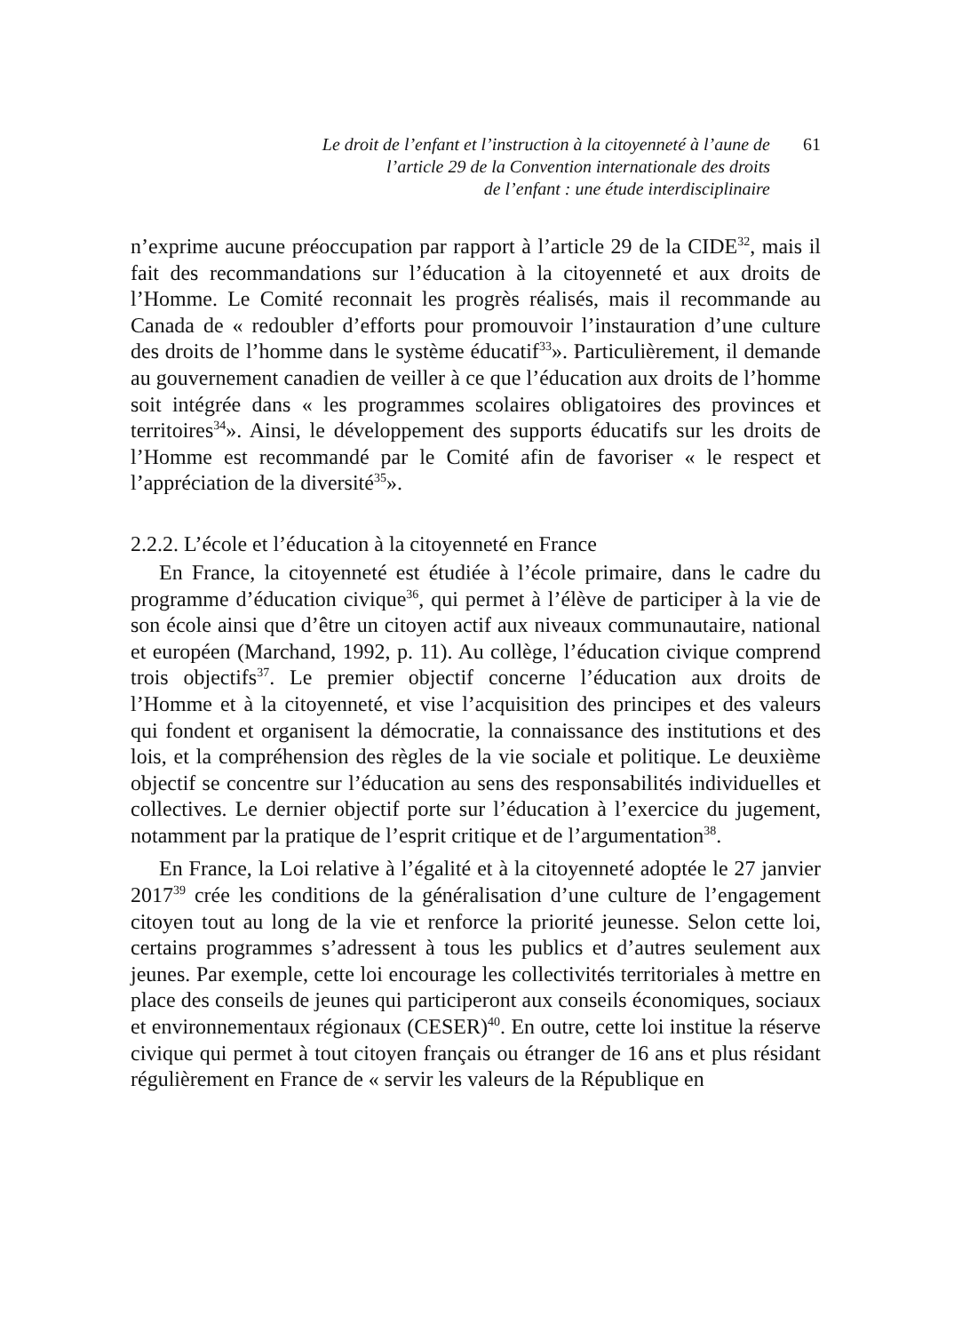Le droit de l’enfant et l’instruction à la citoyenneté à l’aune de
l’article 29 de la Convention internationale des droits
de l’enfant : une étude interdisciplinaire
61
n’exprime aucune préoccupation par rapport à l’article 29 de la CIDE<sup>32</sup>, mais il fait des recommandations sur l’éducation à la citoyenneté et aux droits de l’Homme. Le Comité reconnait les progrès réalisés, mais il recommande au Canada de « redoubler d’efforts pour promouvoir l’instauration d’une culture des droits de l’homme dans le système éducatif<sup>33</sup>». Particulièrement, il demande au gouvernement canadien de veiller à ce que l’éducation aux droits de l’homme soit intégrée dans « les programmes scolaires obligatoires des provinces et territoires<sup>34</sup>». Ainsi, le développement des supports éducatifs sur les droits de l’Homme est recommandé par le Comité afin de favoriser « le respect et l’appréciation de la diversité<sup>35</sup>».
2.2.2. L’école et l’éducation à la citoyenneté en France
En France, la citoyenneté est étudiée à l’école primaire, dans le cadre du programme d’éducation civique<sup>36</sup>, qui permet à l’élève de participer à la vie de son école ainsi que d’être un citoyen actif aux niveaux communautaire, national et européen (Marchand, 1992, p. 11). Au collège, l’éducation civique comprend trois objectifs<sup>37</sup>. Le premier objectif concerne l’éducation aux droits de l’Homme et à la citoyenneté, et vise l’acquisition des principes et des valeurs qui fondent et organisent la démocratie, la connaissance des institutions et des lois, et la compréhension des règles de la vie sociale et politique. Le deuxième objectif se concentre sur l’éducation au sens des responsabilités individuelles et collectives. Le dernier objectif porte sur l’éducation à l’exercice du jugement, notamment par la pratique de l’esprit critique et de l’argumentation<sup>38</sup>.
En France, la Loi relative à l’égalité et à la citoyenneté adoptée le 27 janvier 2017<sup>39</sup> crée les conditions de la généralisation d’une culture de l’engagement citoyen tout au long de la vie et renforce la priorité jeunesse. Selon cette loi, certains programmes s’adressent à tous les publics et d’autres seulement aux jeunes. Par exemple, cette loi encourage les collectivités territoriales à mettre en place des conseils de jeunes qui participeront aux conseils économiques, sociaux et environnementaux régionaux (CESER)<sup>40</sup>. En outre, cette loi institue la réserve civique qui permet à tout citoyen français ou étranger de 16 ans et plus résidant régulièrement en France de « servir les valeurs de la République en